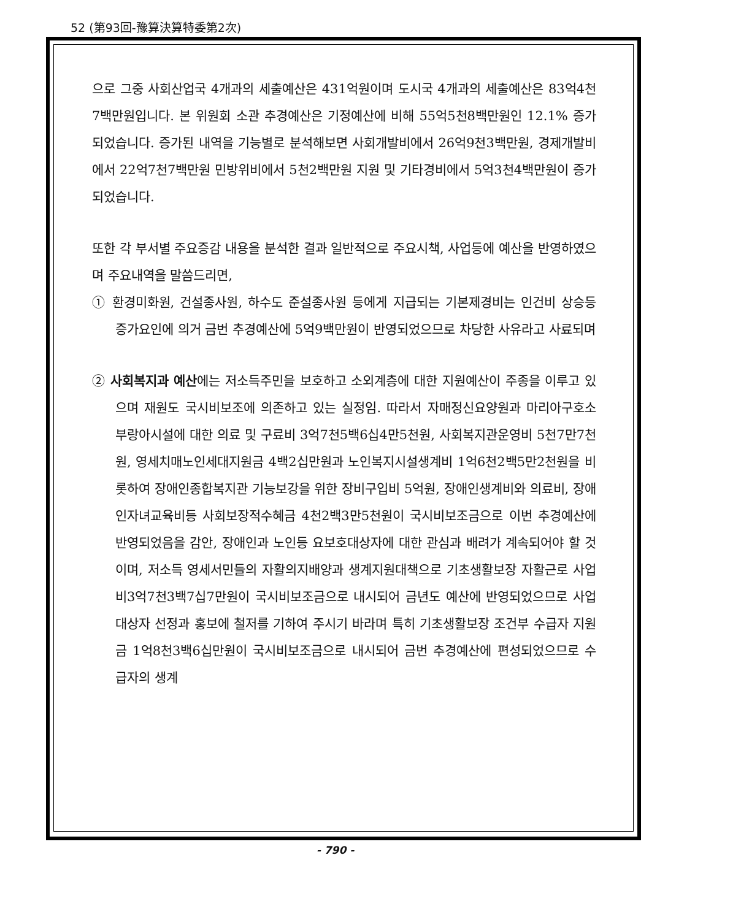52 (第93回-豫算決算特委第2次)
으로 그중 사회산업국 4개과의 세출예산은 431억원이며 도시국 4개과의 세출예산은 83억4천7백만원입니다. 본 위원회 소관 추경예산은 기정예산에 비해 55억5천8백만원인 12.1% 증가되었습니다. 증가된 내역을 기능별로 분석해보면 사회개발비에서 26억9천3백만원, 경제개발비에서 22억7천7백만원 민방위비에서 5천2백만원 지원 및 기타경비에서 5억3천4백만원이 증가되었습니다.
또한 각 부서별 주요증감 내용을 분석한 결과 일반적으로 주요시책, 사업등에 예산을 반영하였으며 주요내역을 말씀드리면,
① 환경미화원, 건설종사원, 하수도 준설종사원 등에게 지급되는 기본제경비는 인건비 상승등 증가요인에 의거 금번 추경예산에 5억9백만원이 반영되었으므로 차당한 사유라고 사료되며
② 사회복지과 예산에는 저소득주민을 보호하고 소외계층에 대한 지원예산이 주종을 이루고 있으며 재원도 국시비보조에 의존하고 있는 실정임. 따라서 자매정신요양원과 마리아구호소 부랑아시설에 대한 의료 및 구료비 3억7천5백6십4만5천원, 사회복지관운영비 5천7만7천원, 영세치매노인세대지원금 4백2십만원과 노인복지시설생계비 1억6천2백5만2천원을 비롯하여 장애인종합복지관 기능보강을 위한 장비구입비 5억원, 장애인생계비와 의료비, 장애인자녀교육비등 사회보장적수혜금 4천2백3만5천원이 국시비보조금으로 이번 추경예산에 반영되었음을 감안, 장애인과 노인등 요보호대상자에 대한 관심과 배려가 계속되어야 할 것이며, 저소득 영세서민들의 자활의지배양과 생계지원대책으로 기초생활보장 자활근로 사업비3억7천3백7십7만원이 국시비보조금으로 내시되어 금년도 예산에 반영되었으므로 사업대상자 선정과 홍보에 철저를 기하여 주시기 바라며 특히 기초생활보장 조건부 수급자 지원금 1억8천3백6십만원이 국시비보조금으로 내시되어 금번 추경예산에 편성되었으므로 수급자의 생계
- 790 -